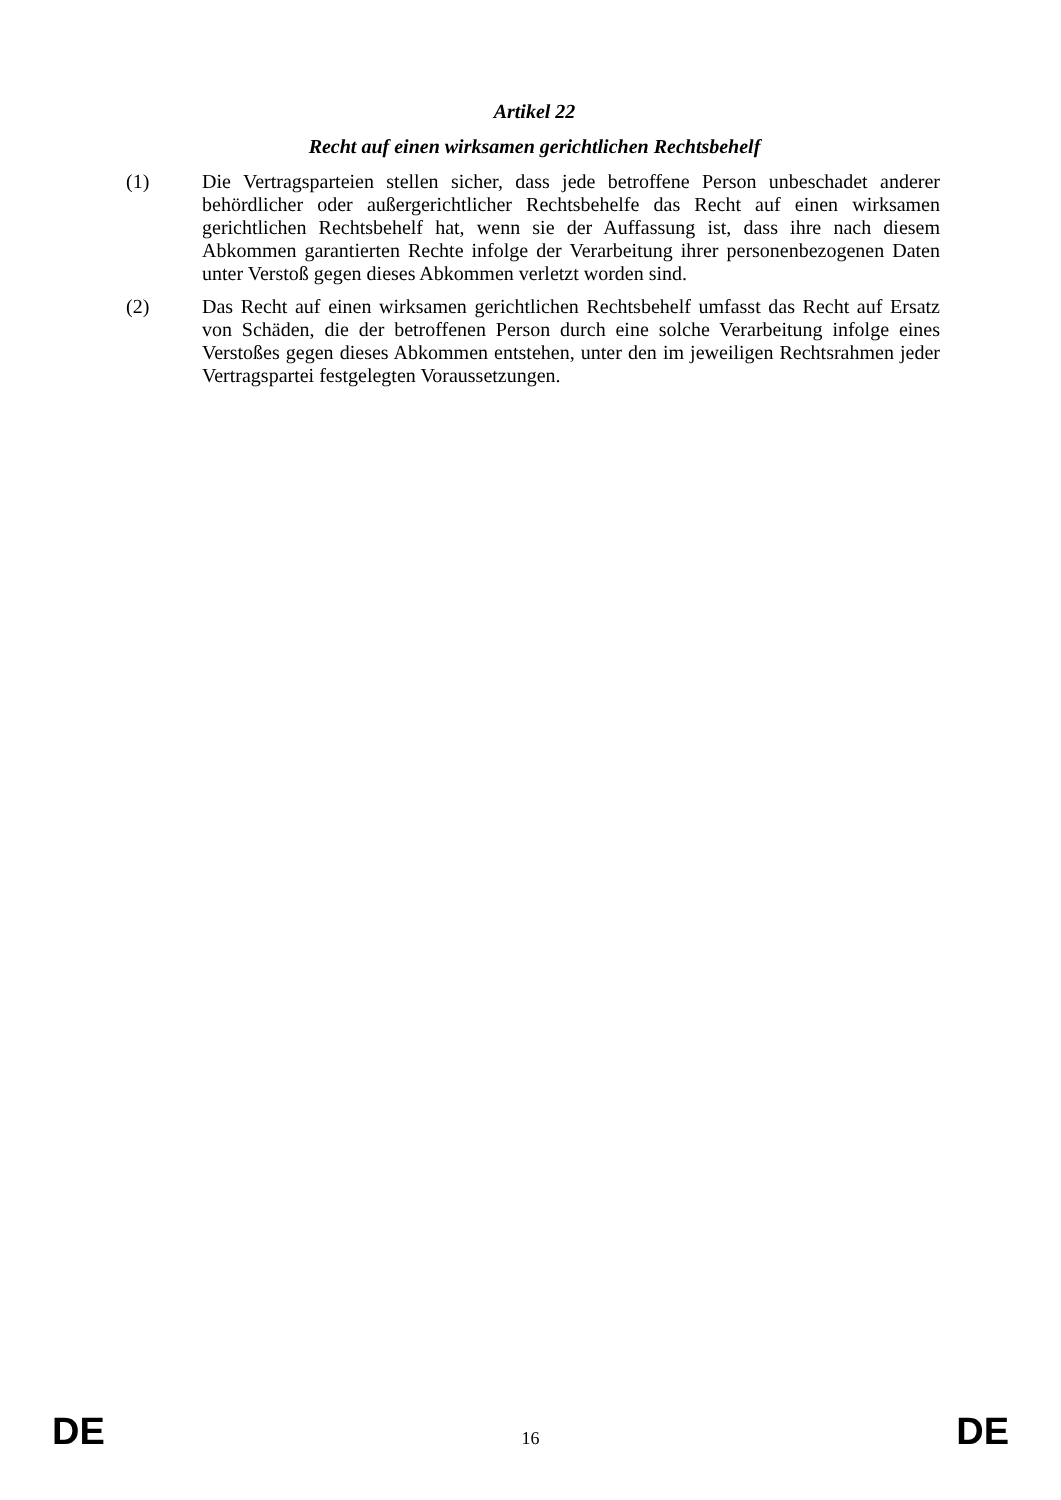Artikel 22
Recht auf einen wirksamen gerichtlichen Rechtsbehelf
(1)
Die Vertragsparteien stellen sicher, dass jede betroffene Person unbeschadet anderer behördlicher oder außergerichtlicher Rechtsbehelfe das Recht auf einen wirksamen gerichtlichen Rechtsbehelf hat, wenn sie der Auffassung ist, dass ihre nach diesem Abkommen garantierten Rechte infolge der Verarbeitung ihrer personenbezogenen Daten unter Verstoß gegen dieses Abkommen verletzt worden sind.
(2)
Das Recht auf einen wirksamen gerichtlichen Rechtsbehelf umfasst das Recht auf Ersatz von Schäden, die der betroffenen Person durch eine solche Verarbeitung infolge eines Verstoßes gegen dieses Abkommen entstehen, unter den im jeweiligen Rechtsrahmen jeder Vertragspartei festgelegten Voraussetzungen.
DE 16 DE